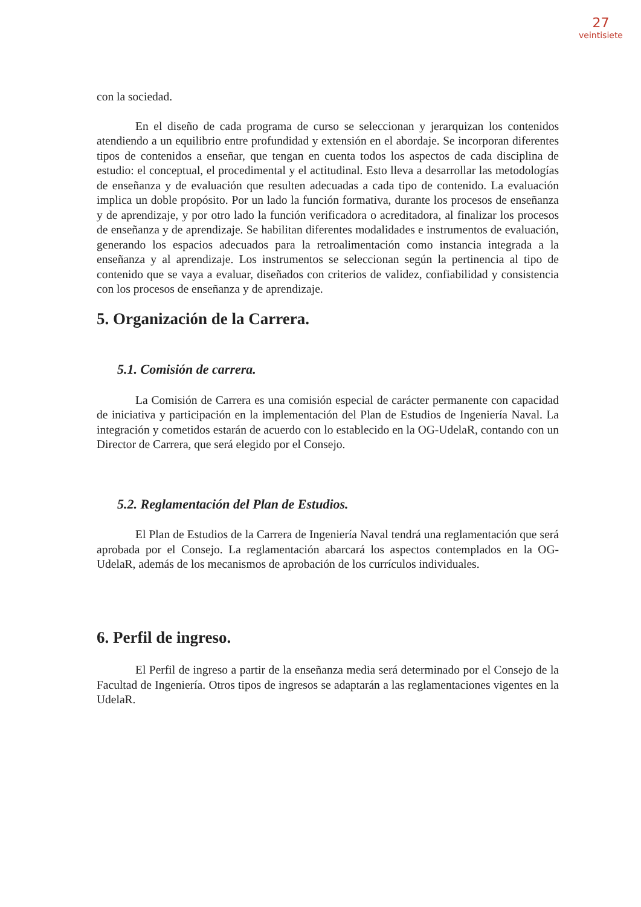27
veintisiete
con la sociedad.
En el diseño de cada programa de curso se seleccionan y jerarquizan los contenidos atendiendo a un equilibrio entre profundidad y extensión en el abordaje. Se incorporan diferentes tipos de contenidos a enseñar, que tengan en cuenta todos los aspectos de cada disciplina de estudio: el conceptual, el procedimental y el actitudinal. Esto lleva a desarrollar las metodologías de enseñanza y de evaluación que resulten adecuadas a cada tipo de contenido. La evaluación implica un doble propósito. Por un lado la función formativa, durante los procesos de enseñanza y de aprendizaje, y por otro lado la función verificadora o acreditadora, al finalizar los procesos de enseñanza y de aprendizaje. Se habilitan diferentes modalidades e instrumentos de evaluación, generando los espacios adecuados para la retroalimentación como instancia integrada a la enseñanza y al aprendizaje. Los instrumentos se seleccionan según la pertinencia al tipo de contenido que se vaya a evaluar, diseñados con criterios de validez, confiabilidad y consistencia con los procesos de enseñanza y de aprendizaje.
5. Organización de la Carrera.
5.1. Comisión de carrera.
La Comisión de Carrera es una comisión especial de carácter permanente con capacidad de iniciativa y participación en la implementación del Plan de Estudios de Ingeniería Naval. La integración y cometidos estarán de acuerdo con lo establecido en la OG-UdelaR, contando con un Director de Carrera, que será elegido por el Consejo.
5.2. Reglamentación del Plan de Estudios.
El Plan de Estudios de la Carrera de Ingeniería Naval tendrá una reglamentación que será aprobada por el Consejo. La reglamentación abarcará los aspectos contemplados en la OG-UdelaR, además de los mecanismos de aprobación de los currículos individuales.
6. Perfil de ingreso.
El Perfil de ingreso a partir de la enseñanza media será determinado por el Consejo de la Facultad de Ingeniería. Otros tipos de ingresos se adaptarán a las reglamentaciones vigentes en la UdelaR.